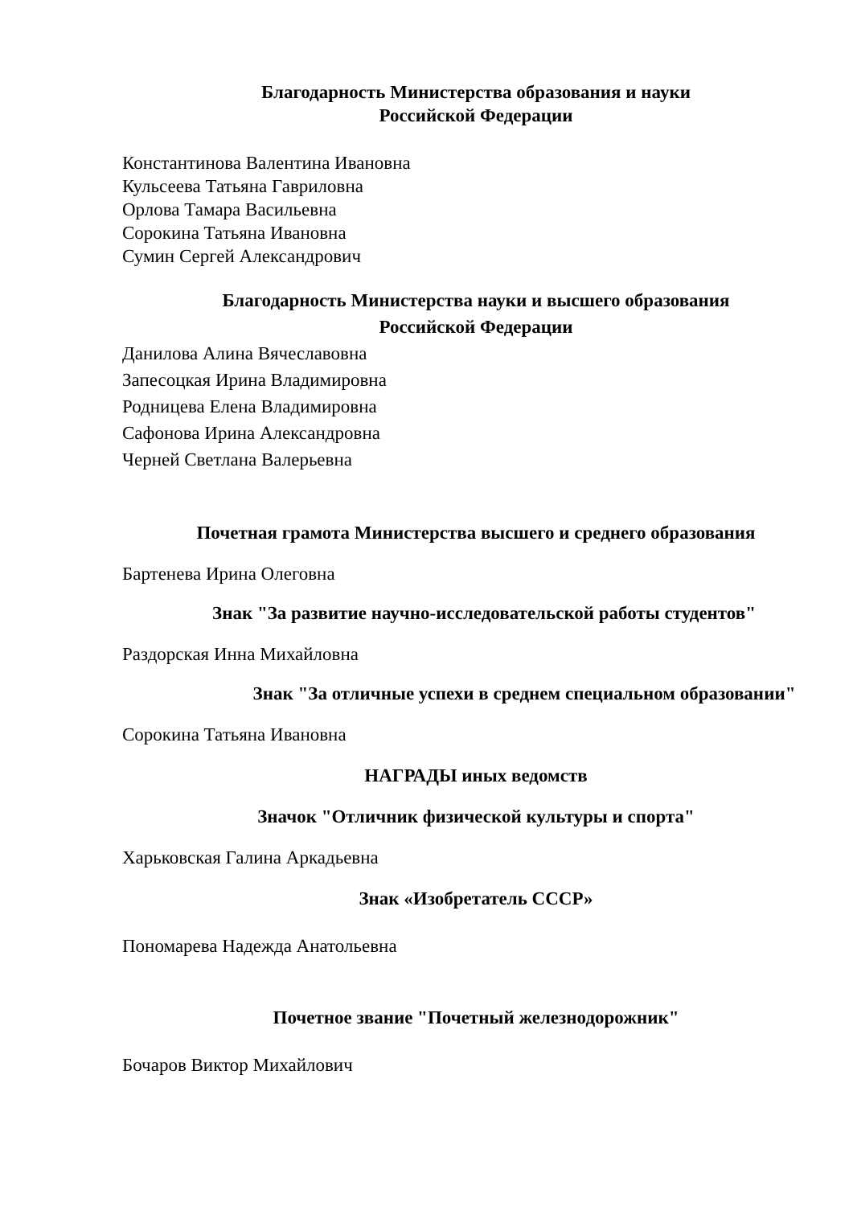Благодарность Министерства образования и науки
Российской Федерации
Константинова Валентина Ивановна
Кульсеева Татьяна Гавриловна
Орлова Тамара Васильевна
Сорокина Татьяна Ивановна
Сумин Сергей Александрович
Благодарность Министерства науки и высшего образования
Российской Федерации
Данилова Алина Вячеславовна
Запесоцкая Ирина Владимировна
Родницева Елена Владимировна
Сафонова Ирина Александровна
Черней Светлана Валерьевна
Почетная грамота Министерства высшего и среднего образования
Бартенева Ирина Олеговна
Знак "За развитие научно-исследовательской работы студентов"
Раздорская Инна Михайловна
Знак "За отличные успехи в среднем специальном образовании"
Сорокина Татьяна Ивановна
НАГРАДЫ иных ведомств
Значок "Отличник физической культуры и спорта"
Харьковская Галина Аркадьевна
Знак «Изобретатель СССР»
Пономарева Надежда Анатольевна
Почетное звание "Почетный железнодорожник"
Бочаров Виктор Михайлович